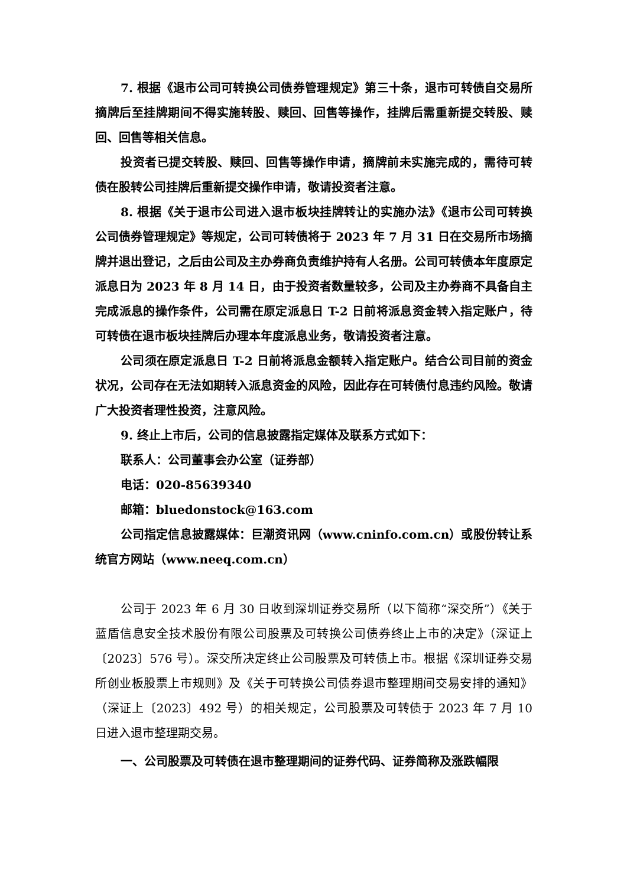7. 根据《退市公司可转换公司债券管理规定》第三十条，退市可转债自交易所摘牌后至挂牌期间不得实施转股、赎回、回售等操作，挂牌后需重新提交转股、赎回、回售等相关信息。
投资者已提交转股、赎回、回售等操作申请，摘牌前未实施完成的，需待可转债在股转公司挂牌后重新提交操作申请，敬请投资者注意。
8. 根据《关于退市公司进入退市板块挂牌转让的实施办法》《退市公司可转换公司债券管理规定》等规定，公司可转债将于 2023 年 7 月 31 日在交易所市场摘牌并退出登记，之后由公司及主办券商负责维护持有人名册。公司可转债本年度原定派息日为 2023 年 8 月 14 日，由于投资者数量较多，公司及主办券商不具备自主完成派息的操作条件，公司需在原定派息日 T-2 日前将派息资金转入指定账户，待可转债在退市板块挂牌后办理本年度派息业务，敬请投资者注意。
公司须在原定派息日 T-2 日前将派息金额转入指定账户。结合公司目前的资金状况，公司存在无法如期转入派息资金的风险，因此存在可转债付息违约风险。敬请广大投资者理性投资，注意风险。
9. 终止上市后，公司的信息披露指定媒体及联系方式如下：
联系人：公司董事会办公室（证券部）
电话：020-85639340
邮箱：bluedonstock@163.com
公司指定信息披露媒体：巨潮资讯网（www.cninfo.com.cn）或股份转让系统官方网站（www.neeq.com.cn）
公司于 2023 年 6 月 30 日收到深圳证券交易所（以下简称“深交所”）《关于蓝盾信息安全技术股份有限公司股票及可转换公司债券终止上市的决定》（深证上〔2023〕576 号）。深交所决定终止公司股票及可转债上市。根据《深圳证券交易所创业板股票上市规则》及《关于可转换公司债券退市整理期间交易安排的通知》（深证上〔2023〕492 号）的相关规定，公司股票及可转债于 2023 年 7 月 10 日进入退市整理期交易。
一、公司股票及可转债在退市整理期间的证券代码、证券简称及涨跌幅限